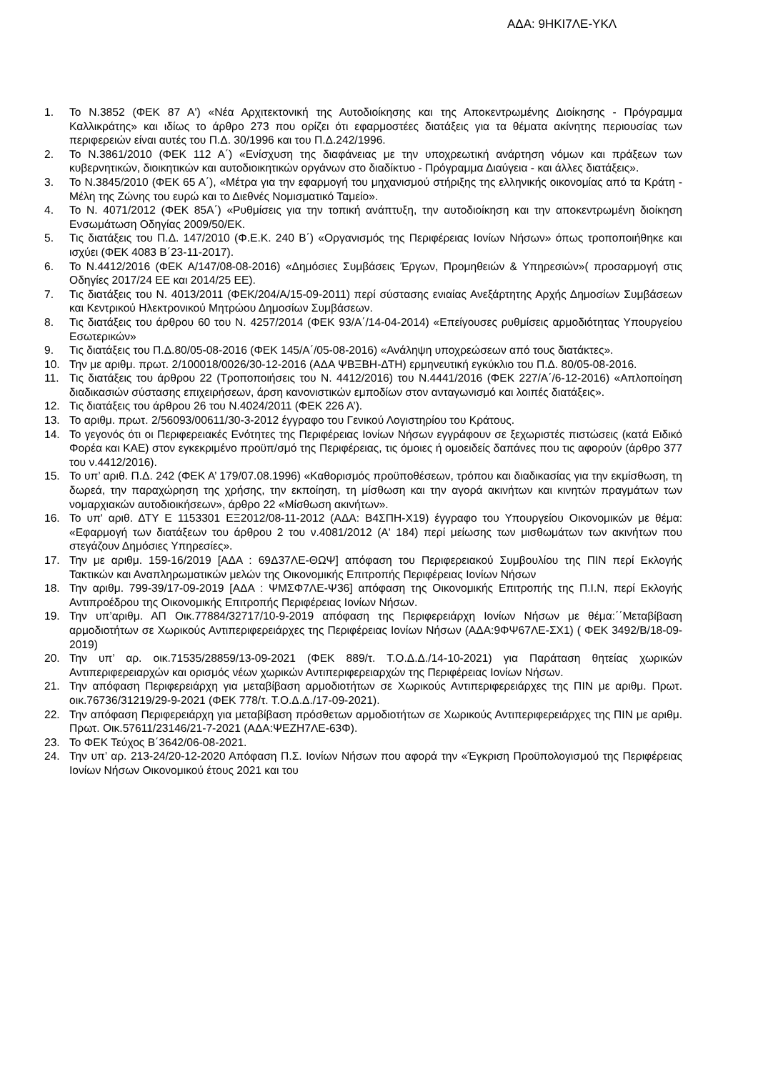ΑΔΑ: 9ΗΚΙ7ΛΕ-ΥΚΛ
1. Το Ν.3852 (ΦΕΚ 87 Α') «Νέα Αρχιτεκτονική της Αυτοδιοίκησης και της Αποκεντρωμένης Διοίκησης - Πρόγραμμα Καλλικράτης» και ιδίως το άρθρο 273 που ορίζει ότι εφαρμοστέες διατάξεις για τα θέματα ακίνητης περιουσίας των περιφερειών είναι αυτές του Π.Δ. 30/1996 και του Π.Δ.242/1996.
2. Το Ν.3861/2010 (ΦΕΚ 112 Α΄) «Ενίσχυση της διαφάνειας με την υποχρεωτική ανάρτηση νόμων και πράξεων των κυβερνητικών, διοικητικών και αυτοδιοικητικών οργάνων στο διαδίκτυο - Πρόγραμμα Διαύγεια - και άλλες διατάξεις».
3. Το Ν.3845/2010 (ΦΕΚ 65 Α΄), «Μέτρα για την εφαρμογή του μηχανισμού στήριξης της ελληνικής οικονομίας από τα Κράτη - Μέλη της Ζώνης του ευρώ και το Διεθνές Νομισματικό Ταμείο».
4. Το Ν. 4071/2012 (ΦΕΚ 85Α΄) «Ρυθμίσεις για την τοπική ανάπτυξη, την αυτοδιοίκηση και την αποκεντρωμένη διοίκηση Ενσωμάτωση Οδηγίας 2009/50/ΕΚ.
5. Τις διατάξεις του Π.Δ. 147/2010 (Φ.Ε.Κ. 240 Β΄) «Οργανισμός της Περιφέρειας Ιονίων Νήσων» όπως τροποποιήθηκε και ισχύει (ΦΕΚ 4083 Β΄23-11-2017).
6. Το Ν.4412/2016 (ΦΕΚ Α/147/08-08-2016) «Δημόσιες Συμβάσεις Έργων, Προμηθειών & Υπηρεσιών»( προσαρμογή στις Οδηγίες 2017/24 ΕΕ και 2014/25 ΕΕ).
7. Τις διατάξεις του Ν. 4013/2011 (ΦΕΚ/204/Α/15-09-2011) περί σύστασης ενιαίας Ανεξάρτητης Αρχής Δημοσίων Συμβάσεων και Κεντρικού Ηλεκτρονικού Μητρώου Δημοσίων Συμβάσεων.
8. Τις διατάξεις του άρθρου 60 του Ν. 4257/2014 (ΦΕΚ 93/Α΄/14-04-2014) «Επείγουσες ρυθμίσεις αρμοδιότητας Υπουργείου Εσωτερικών»
9. Τις διατάξεις του Π.Δ.80/05-08-2016 (ΦΕΚ 145/Α΄/05-08-2016) «Ανάληψη υποχρεώσεων από τους διατάκτες».
10. Την με αριθμ. πρωτ. 2/100018/0026/30-12-2016 (ΑΔΑ ΨΒΞΒΗ-ΔΤΗ) ερμηνευτική εγκύκλιο του Π.Δ. 80/05-08-2016.
11. Τις διατάξεις του άρθρου 22 (Τροποποιήσεις του Ν. 4412/2016) του Ν.4441/2016 (ΦΕΚ 227/Α΄/6-12-2016) «Απλοποίηση διαδικασιών σύστασης επιχειρήσεων, άρση κανονιστικών εμποδίων στον ανταγωνισμό και λοιπές διατάξεις».
12. Τις διατάξεις του άρθρου 26 του Ν.4024/2011 (ΦΕΚ 226 Α’).
13. Το αριθμ. πρωτ. 2/56093/00611/30-3-2012 έγγραφο του Γενικού Λογιστηρίου του Κράτους.
14. Το γεγονός ότι οι Περιφερειακές Ενότητες της Περιφέρειας Ιονίων Νήσων εγγράφουν σε ξεχωριστές πιστώσεις (κατά Ειδικό Φορέα και ΚΑΕ) στον εγκεκριμένο προϋπ/σμό της Περιφέρειας, τις όμοιες ή ομοειδείς δαπάνες που τις αφορούν (άρθρο 377 του ν.4412/2016).
15. Το υπ’ αριθ. Π.Δ. 242 (ΦΕΚ Α’ 179/07.08.1996) «Καθορισμός προϋποθέσεων, τρόπου και διαδικασίας για την εκμίσθωση, τη δωρεά, την παραχώρηση της χρήσης, την εκποίηση, τη μίσθωση και την αγορά ακινήτων και κινητών πραγμάτων των νομαρχιακών αυτοδιοικήσεων», άρθρο 22 «Μίσθωση ακινήτων».
16. Το υπ' αριθ. ΔΤΥ Ε 1153301 ΕΞ2012/08-11-2012 (ΑΔΑ: Β4ΣΠΗ-Χ19) έγγραφο του Υπουργείου Οικονομικών με θέμα: «Εφαρμογή των διατάξεων του άρθρου 2 του ν.4081/2012 (Α' 184) περί μείωσης των μισθωμάτων των ακινήτων που στεγάζουν Δημόσιες Υπηρεσίες».
17. Την με αριθμ. 159-16/2019 [ΑΔΑ : 69Δ37ΛΕ-ΘΩΨ] απόφαση του Περιφερειακού Συμβουλίου της ΠΙΝ περί Εκλογής Τακτικών και Αναπληρωματικών μελών της Οικονομικής Επιτροπής Περιφέρειας Ιονίων Νήσων
18. Την αριθμ. 799-39/17-09-2019 [ΑΔΑ : ΨΜΣΦ7ΛΕ-Ψ36] απόφαση της Οικονομικής Επιτροπής της Π.Ι.Ν, περί Εκλογής Αντιπροέδρου της Οικονομικής Επιτροπής Περιφέρειας Ιονίων Νήσων.
19. Την υπ’αριθμ. ΑΠ Οικ.77884/32717/10-9-2019 απόφαση της Περιφερειάρχη Ιονίων Νήσων με θέμα:΄΄Μεταβίβαση αρμοδιοτήτων σε Χωρικούς Αντιπεριφερειάρχες της Περιφέρειας Ιονίων Νήσων (ΑΔΑ:9ΦΨ67ΛΕ-ΣΧ1) ( ΦΕΚ 3492/Β/18-09-2019)
20. Την υπ’ αρ. οικ.71535/28859/13-09-2021 (ΦΕΚ 889/τ. Τ.Ο.Δ.Δ./14-10-2021) για Παράταση θητείας χωρικών Αντιπεριφερειαρχών και ορισμός νέων χωρικών Αντιπεριφερειαρχών της Περιφέρειας Ιονίων Νήσων.
21. Την απόφαση Περιφερειάρχη για μεταβίβαση αρμοδιοτήτων σε Χωρικούς Αντιπεριφερειάρχες της ΠΙΝ με αριθμ. Πρωτ. οικ.76736/31219/29-9-2021 (ΦΕΚ 778/τ. Τ.Ο.Δ.Δ./17-09-2021).
22. Την απόφαση Περιφερειάρχη για μεταβίβαση πρόσθετων αρμοδιοτήτων σε Χωρικούς Αντιπεριφερειάρχες της ΠΙΝ με αριθμ. Πρωτ. Οικ.57611/23146/21-7-2021 (ΑΔΑ:ΨΕΖΗ7ΛΕ-63Φ).
23. Το ΦΕΚ Τεύχος Β΄3642/06-08-2021.
24. Την υπ’ αρ. 213-24/20-12-2020 Απόφαση Π.Σ. Ιονίων Νήσων που αφορά την «Έγκριση Προϋπολογισμού της Περιφέρειας Ιονίων Νήσων Οικονομικού έτους 2021 και του